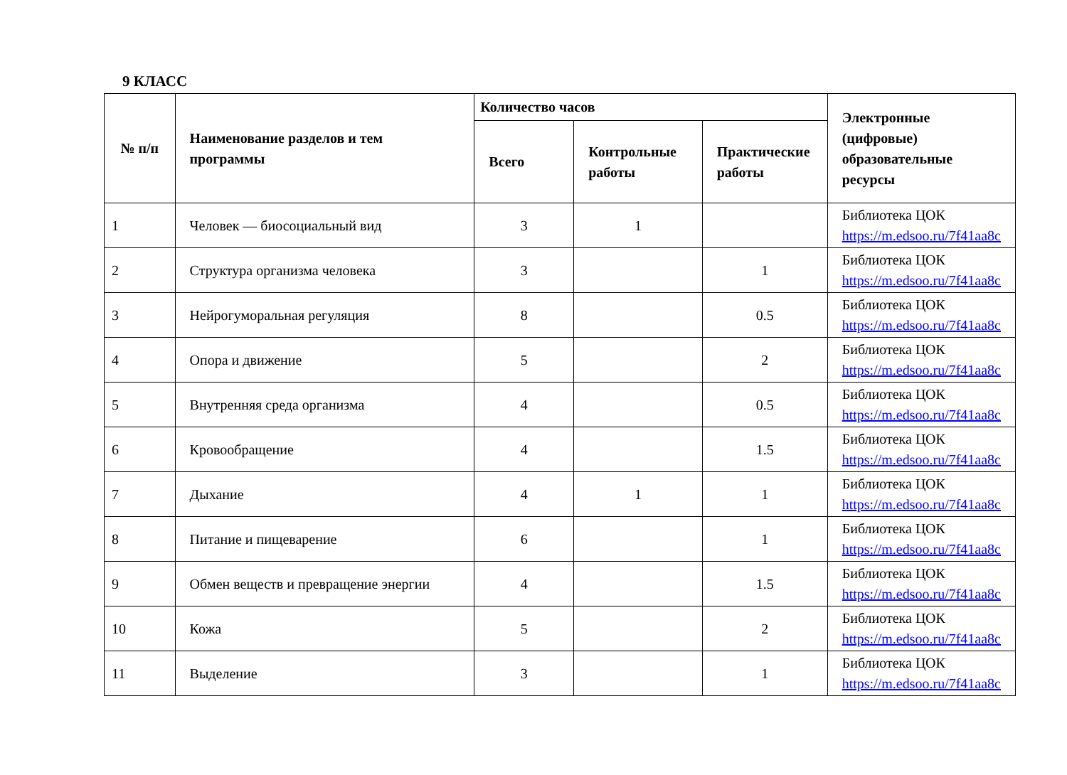9 КЛАСС
| № п/п | Наименование разделов и тем программы | Количество часов | | | Электронные (цифровые) образовательные ресурсы |
| --- | --- | --- | --- | --- | --- |
| | | Всего | Контрольные работы | Практические работы | |
| 1 | Человек — биосоциальный вид | 3 | 1 | | Библиотека ЦОК https://m.edsoo.ru/7f41aa8c |
| 2 | Структура организма человека | 3 | | 1 | Библиотека ЦОК https://m.edsoo.ru/7f41aa8c |
| 3 | Нейрогуморальная регуляция | 8 | | 0.5 | Библиотека ЦОК https://m.edsoo.ru/7f41aa8c |
| 4 | Опора и движение | 5 | | 2 | Библиотека ЦОК https://m.edsoo.ru/7f41aa8c |
| 5 | Внутренняя среда организма | 4 | | 0.5 | Библиотека ЦОК https://m.edsoo.ru/7f41aa8c |
| 6 | Кровообращение | 4 | | 1.5 | Библиотека ЦОК https://m.edsoo.ru/7f41aa8c |
| 7 | Дыхание | 4 | 1 | 1 | Библиотека ЦОК https://m.edsoo.ru/7f41aa8c |
| 8 | Питание и пищеварение | 6 | | 1 | Библиотека ЦОК https://m.edsoo.ru/7f41aa8c |
| 9 | Обмен веществ и превращение энергии | 4 | | 1.5 | Библиотека ЦОК https://m.edsoo.ru/7f41aa8c |
| 10 | Кожа | 5 | | 2 | Библиотека ЦОК https://m.edsoo.ru/7f41aa8c |
| 11 | Выделение | 3 | | 1 | Библиотека ЦОК https://m.edsoo.ru/7f41aa8c |